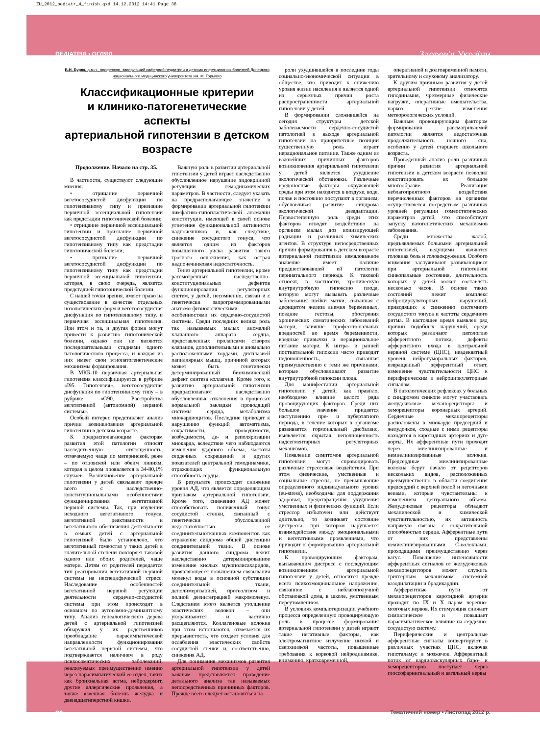ZU_2012_pediatr_4_finish.qxd 14.12.2012 14:41 Page 36
ПЕДІАТРІЯ • ОГЛЯД Здоров'я України
В.Н. Буряк, д.м.н., профессор, заведующий кафедрой педиатрии и детских инфекционных болезней Донецкого национального медицинского университета им. М. Горького
Классификационные критерии
и клинико-патогенетические аспекты
артериальной гипотензии в детском возрасте
Продолжение. Начало на стр. 35.
В частности, существуют следующие мнения:
• отрицание первичной вегетососудистой дисфункции по гипотензивному типу и признание первичной эссенциальной гипотензии как предстадии гипотонической болезни;
• отрицание первичной эссенциальной гипотензии и признание первичной вегетососудистой дисфункции по гипотензивному типу как предстадии гипотонической болезни;
• признание первичной вегетососудистой дисфункции по гипотензивному типу как предстадии первичной эссенциальной гипотензии, которая, в свою очередь, является предстадией гипотонической болезни.
С нашей точки зрения, имеют право на существование в качестве отдельных нозологических форм и вегетососудистая дисфункция по гипотензивному типу, и первичная эссенциальная гипотензия. При этом и та, и другая форма могут привести к развитию гипотонической болезни, однако они не являются последовательными стадиями одного патологического процесса, и каждая из них имеет свои этиопатогенетические механизмы формирования.
В МКБ-10 первичная артериальная гипотензия классифицируется в рубрике «I95. Гипотензия», вегетососудистая дисфункция по гипотензивному типу – в рубрике «G90. Расстройства вегетативной (автономной) нервной системы».
Особый интерес представляет анализ причин возникновения артериальной гипотензии в детском возрасте.
К предрасполагающим факторам развития этой патологии относят наследственную отягощенность, отмечаемую чаще по материнской, реже – по отцовской или обеим линиям, которая в целом проявляется в 34-80,1% случаев. Возникновение артериальной гипотензии у детей связывают прежде всего с наследственно-конституциональными особенностями функционирования вегетативной нервной системы. Так, при изучении исходного вегетативного тонуса, вегетативной реактивности и вегетативного обеспечения деятельности в семьях детей с артериальной гипотензией было установлено, что вегетативный гомеостаз у таких детей в значительной степени повторяет таковой одного или обоих родителей, чаще матери. Детям от родителей передается тип реагирования вегетативной нервной системы на неспецифический стресс. Наследование особенностей вегетативной нервной регуляции деятельности сердечно-сосудистой системы при этом происходит в основном по аутосомно-доминантному типу. Анализ генеалогического дерева детей с артериальной гипотензией обнаружил у их родственников преобладание парасимпатической направленности функционирования вегетативной нервной системы, что подтверждается наличием в роду психосоматических заболеваний, реализуемых преимущественно именно через парасимпатический ее отдел, таких как бронхиальная астма, нейродермит, другие аллергические проявления, а также язвенная болезнь желудка и двенадцатиперстной кишки.
Важную роль в развитии артериальной гипотензии у детей играет наследственно обусловленное нарушение эндокринной регуляции гемодинамических параметров. В частности, следует указать на предрасполагающее значение в формировании артериальной гипотензии лимфатико-гипопластической аномалии конституции, имеющей в своей основе угнетение функциональной активности надпочечников и, как следствие, снижение сосудистого тонуса, что является одним из факторов повышенного риска развития такого грозного осложнения, как острая надпочечниковая недостаточность.
Генез артериальной гипотензии, кроме рассмотренных наследственно-конституциональных дефектов функционирования регуляторных систем, у детей, несомненно, связан и с генетически запрограммированными анатомо-физиологическими особенностями их сердечно-сосудистой системы. Среди последних велика роль так называемых малых аномалий клапанного аппарата сердца, представленных пролапсами створок клапанов, дополнительными и аномально расположенными хордами, дисплазией папиллярных мышц, причиной которых может быть генетически детерминированный биохимический дефект синтеза коллагена. Кроме того, к развитию артериальной гипотензии предрасполагают наследственно обусловленные отклонения в процессах нормальной закладки проводящей системы сердца, метаболизма миокардиоцитов. Последние приводят к нарушению функций автоматизма, сократимости, проводимости, возбудимости, де- и реполяризации миокарда, вследствие чего наблюдаются изменения ударного объема, частоты сердечных сокращений и других показателей центральной гемодинамики, отражающих функциональную способность сердца.
В результате происходит снижение уровня АД, что является определяющим признаком артериальной гипотензии. Кроме того, снижению АД может способствовать пониженный тонус сосудистой стенки, связанный с генетически обусловленной недостаточностью ее соединительнотканных компонентов как отражение синдрома общей дисгенции соединительной ткани. В основе развития данного синдрома лежит наследственно детерминированное изменение кислых мукополисахаридов, проявляющееся повышением связывания молекул воды в основной субстанции соединительной ткани, деполимеризацией, протеолизом и полной дезинтеграцией макромолекул. Следствием этого является утолщение эластических волокон – они укорачиваются и частично расщепляются. Коллагеновые волокна при этом истончаются, отмечается их прерывистость, что создает условия для ослабления эластических свойств сосудистой стенки и, соответственно, снижения АД.
Для понимания механизмов развития артериальной гипотензии у детей важным представляется проведение детального анализа так называемых непосредственных причинных факторов. Прежде всего следует остановиться на
роли ухудшившейся в последние годы социально-экономической ситуации в обществе, что приводит к снижению уровня жизни населения и является одной из серьезных причин роста распространенности артериальной гипотензии у детей.
В формировании сложившейся на сегодня структуры детской заболеваемости сердечно-сосудистой патологией и выходе артериальной гипотензии на приоритетные позиции существенную роль играет нерациональное питание. Также одним из важнейших причинных факторов возникновения артериальной гипотензии у детей является ухудшение экологической обстановки. Различные вредоносные факторы окружающей среды при этом находятся в воздухе, воде, почве и постоянно поступают в организм, обусловливая развитие синдрома экологической дезадаптации. Первостепенную роль среди этих факторов отводят воздействию на организм малых доз ионизирующей радиации и различных химических агентов. В структуре непосредственных причин формирования в детском возрасте артериальной гипотензии немаловажное значение имеет наличие предшествовавшей ей патологии перинатального периода. К таковой относят, в частности, хроническую внутриутробную гипоксию плода, которую могут вызывать различные заболевания шейки матки, связанная с дефицитом железа анемия беременных, поздние гестозы, обострения хронических соматических заболеваний матери, влияние профессиональных вредностей во время беременности, вредные привычки и нерациональное питание матери. К интра- и ранней постнатальной гипоксии часто приводит недоношенность, связанная преимущественно с теми же причинами, которые обусловливают развитие внутриутробной гипоксии плода.
Для манифестации артериальной гипотензии у детей, как правило, необходимо влияние целого ряда провоцирующих факторов. Среди них большое значение придается наступлению пре- и пубертатного периода, в течение которых в организме развивается гормональный дисбаланс, выявляется скрытая неполноценность надсегментарных регуляторных механизмов.
Появление симптомов артериальной гипотензии могут спровоцировать различные стрессовые воздействия. При этом физические, умственные и социальные стрессы, не превышающие определенного индивидуального уровня (eu-stress), необходимы для поддержания здоровья, предотвращения ухудшения умственных и физических функций. Если стрессор избыточен или действует длительно, то возникает состояние дистресса, при котором нарушается взаимодействие между эмоциональными и вегетативными проявлениями, что приводит к формированию артериальной гипотензии.
К провоцирующим факторам, вызывающим дистресс с последующим возникновением артериальной гипотензии у детей, относится прежде всего психоэмоциональное напряжение, связанное с неблагополучной обстановкой дома, в школе, умственным переутомлением.
В условиях компьютеризации учебного процесса определенную провоцирующую роль в процессе формирования артериальной гипотензии у детей играют такие негативные факторы, как электромагнитное излучение низкой и сверхнизкой частоты, повышенные требования к корковой нейродинамике, вниманию, кратковременной,
оперативной и долговременной памяти, зрительному и слуховому анализатору.
К другим причинам развития у детей артериальной гипотензии относятся гиподинамия, чрезмерные физические нагрузки, оперативные вмешательства, наркоз, резкие изменения метеорологических условий.
Важным провоцирующим фактором формирования рассматриваемой патологии является недостаточная продолжительность ночного сна, особенно у детей старшего школьного возраста.
Проведенный анализ роли различных причин развития артериальной гипотензии в детском возрасте позволил констатировать их большое многообразие. Реализация неблагоприятного воздействия перечисленных факторов на организм осуществляется посредством различных уровней регуляции гомеостатических параметров детей, что способствует запуску патогенетических механизмов заболевания.
Среди множества жалоб, предъявляемых больными артериальной гипотензией, ведущими являются головная боль и головокружения. Особого внимания заслуживают развивающиеся при артериальной гипотензии синкопальные состояния, длительность которых у детей может составлять несколько часов. В основе таких состояний лежит комплекс нейроциркуляторных нарушений, приводящих к снижению системного сосудистого тонуса и частоты сердечного ритма. В настоящее время выявлен ряд причин подобных нарушений, среди которых различают патологию афферентного потока, дефекты афферентного входа в центральной нервной системе (ЦНС), неадекватный уровень нейрогуморальных факторов, извращенный эфферентный ответ, изменение чувствительности ЦНС к периферическим и нейроциркуляторным сигналам.
В патологических рефлексах у больных с синдромом синкопе могут участвовать желудочковые механорецепторы и хеморецепторы коронарных артерий. Сердечные механорецепторы расположены в миокарде предсердий и желудочков, сходные с ними рецепторы находятся в каротидных артериях и дуге аорты. Их афферентные пути проходят через миелинизированные и немиелинизированные волокна. Предсердные миелинизированные волокна берут начало от рецепторов нескольких видов, расположенных преимущественно в области соединения предсердий с верхней полой и легочными венами, которые чувствительны к изменениям центрального объема. Желудочковые рецепторы обладают механической и химической чувствительностью, их активность напрямую связана с сократительной способностью сердца. Афферентные пути от них представлены немиелинизированными С-волокнами, проходящими преимущественно через вагус. Повышение интенсивности афферентных сигналов от желудочковых механорецепторов может служить триггерным механизмом системной вазодилатации и брадикардии.
Афферентные пути от механорецепторов каротидной артерии проходят по IX и X парам черепно-мозговых нервов. Их стимуляция снижает симпатическое и повышает парасимпатическое влияние на сердечно-сосудистую систему.
Периферические и центральные афферентные сигналы конвергируют в различных участках ЦНС, включая гипоталамус и мозжечок. Афферентный поток от кардиоваскулярных баро- и хеморецепторов поступает через глоссофарингеальный и вагальный нервы
36 Тематичний номер • Листопад 2012 р.